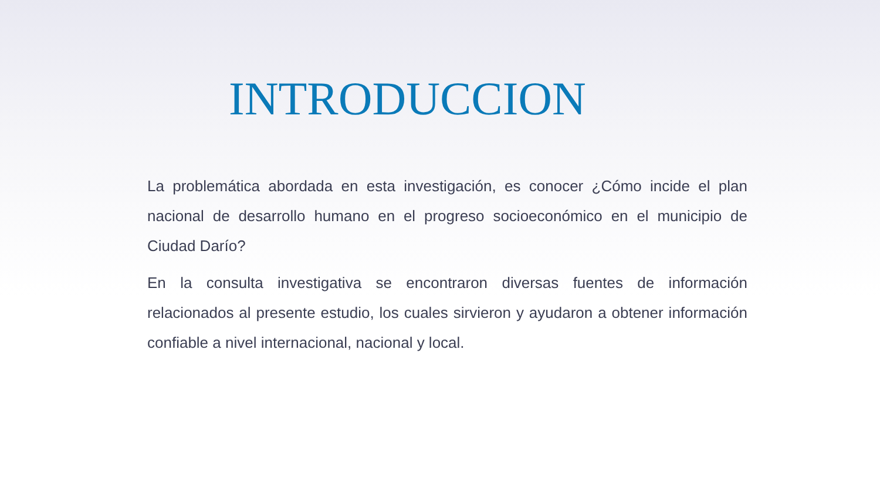INTRODUCCION
La problemática abordada en esta investigación, es conocer ¿Cómo incide el plan nacional de desarrollo humano en el progreso socioeconómico en el municipio de Ciudad Darío?
En la consulta investigativa se encontraron diversas fuentes de información relacionados al presente estudio, los cuales sirvieron y ayudaron a obtener información confiable a nivel internacional, nacional y local.